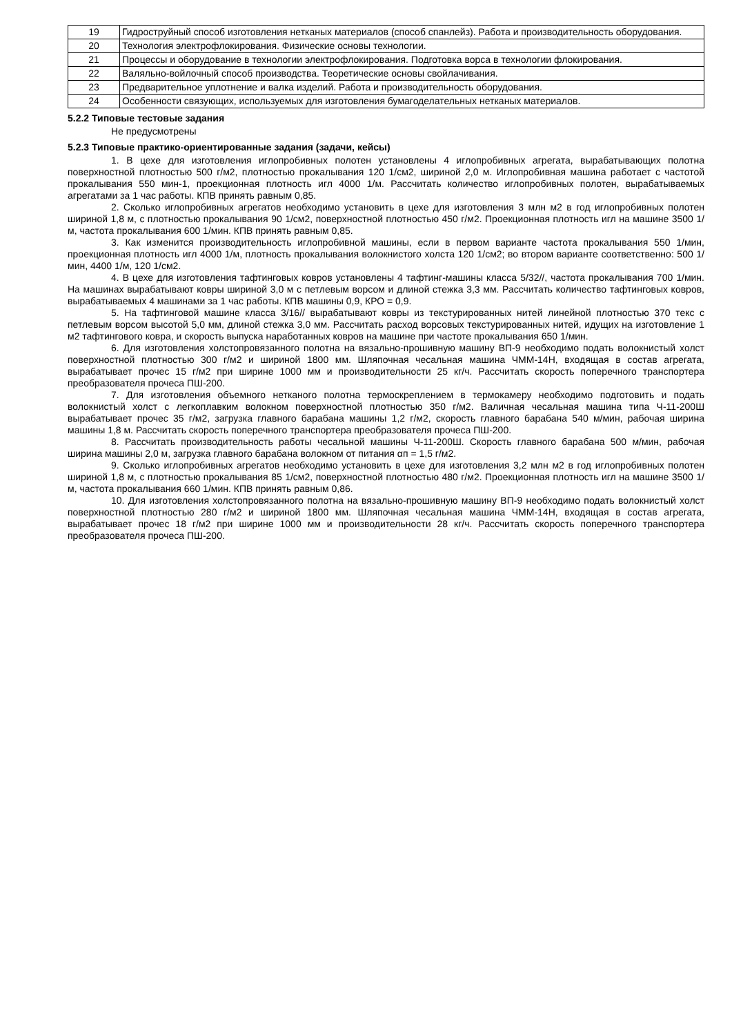| 19 | Гидроструйный способ изготовления нетканых материалов (способ спанлейз). Работа и производительность оборудования. |
| 20 | Технология электрофлокирования. Физические основы технологии. |
| 21 | Процессы и оборудование в технологии электрофлокирования. Подготовка ворса в технологии флокирования. |
| 22 | Валяльно-войлочный способ производства. Теоретические основы свойлачивания. |
| 23 | Предварительное уплотнение и валка изделий. Работа и производительность оборудования. |
| 24 | Особенности связующих, используемых для изготовления бумагоделательных нетканых материалов. |
5.2.2 Типовые тестовые задания
Не предусмотрены
5.2.3 Типовые практико-ориентированные задания (задачи, кейсы)
1. В цехе для изготовления иглопробивных полотен установлены 4 иглопробивных агрегата, вырабатывающих полотна поверхностной плотностью 500 г/м2, плотностью прокалывания 120 1/см2, шириной 2,0 м. Иглопробивная машина работает с частотой прокалывания 550 мин-1, проекционная плотность игл 4000 1/м. Рассчитать количество иглопробивных полотен, вырабатываемых агрегатами за 1 час работы. КПВ принять равным 0,85.
2. Сколько иглопробивных агрегатов необходимо установить в цехе для изготовления 3 млн м2 в год иглопробивных полотен шириной 1,8 м, с плотностью прокалывания 90 1/см2, поверхностной плотностью 450 г/м2. Проекционная плотность игл на машине 3500 1/м, частота прокалывания 600 1/мин. КПВ принять равным 0,85.
3. Как изменится производительность иглопробивной машины, если в первом варианте частота прокалывания 550 1/мин, проекционная плотность игл 4000 1/м, плотность прокалывания волокнистого холста 120 1/см2; во втором варианте соответственно: 500 1/мин, 4400 1/м, 120 1/см2.
4. В цехе для изготовления тафтинговых ковров установлены 4 тафтинг-машины класса 5/32//, частота прокалывания 700 1/мин. На машинах вырабатывают ковры шириной 3,0 м с петлевым ворсом и длиной стежка 3,3 мм. Рассчитать количество тафтинговых ковров, вырабатываемых 4 машинами за 1 час работы. КПВ машины 0,9, КРО = 0,9.
5. На тафтинговой машине класса 3/16// вырабатывают ковры из текстурированных нитей линейной плотностью 370 текс с петлевым ворсом высотой 5,0 мм, длиной стежка 3,0 мм. Рассчитать расход ворсовых текстурированных нитей, идущих на изготовление 1 м2 тафтингового ковра, и скорость выпуска наработанных ковров на машине при частоте прокалывания 650 1/мин.
6. Для изготовления холстопровязанного полотна на вязально-прошивную машину ВП-9 необходимо подать волокнистый холст поверхностной плотностью 300 г/м2 и шириной 1800 мм. Шляпочная чесальная машина ЧММ-14Н, входящая в состав агрегата, вырабатывает прочес 15 г/м2 при ширине 1000 мм и производительности 25 кг/ч. Рассчитать скорость поперечного транспортера преобразователя прочеса ПШ-200.
7. Для изготовления объемного нетканого полотна термоскреплением в термокамеру необходимо подготовить и подать волокнистый холст с легкоплавким волокном поверхностной плотностью 350 г/м2. Валичная чесальная машина типа Ч-11-200Ш вырабатывает прочес 35 г/м2, загрузка главного барабана машины 1,2 г/м2, скорость главного барабана 540 м/мин, рабочая ширина машины 1,8 м. Рассчитать скорость поперечного транспортера преобразователя прочеса ПШ-200.
8. Рассчитать производительность работы чесальной машины Ч-11-200Ш. Скорость главного барабана 500 м/мин, рабочая ширина машины 2,0 м, загрузка главного барабана волокном от питания αп = 1,5 г/м2.
9. Сколько иглопробивных агрегатов необходимо установить в цехе для изготовления 3,2 млн м2 в год иглопробивных полотен шириной 1,8 м, с плотностью прокалывания 85 1/см2, поверхностной плотностью 480 г/м2. Проекционная плотность игл на машине 3500 1/м, частота прокалывания 660 1/мин. КПВ принять равным 0,86.
10. Для изготовления холстопровязанного полотна на вязально-прошивную машину ВП-9 необходимо подать волокнистый холст поверхностной плотностью 280 г/м2 и шириной 1800 мм. Шляпочная чесальная машина ЧММ-14Н, входящая в состав агрегата, вырабатывает прочес 18 г/м2 при ширине 1000 мм и производительности 28 кг/ч. Рассчитать скорость поперечного транспортера преобразователя прочеса ПШ-200.